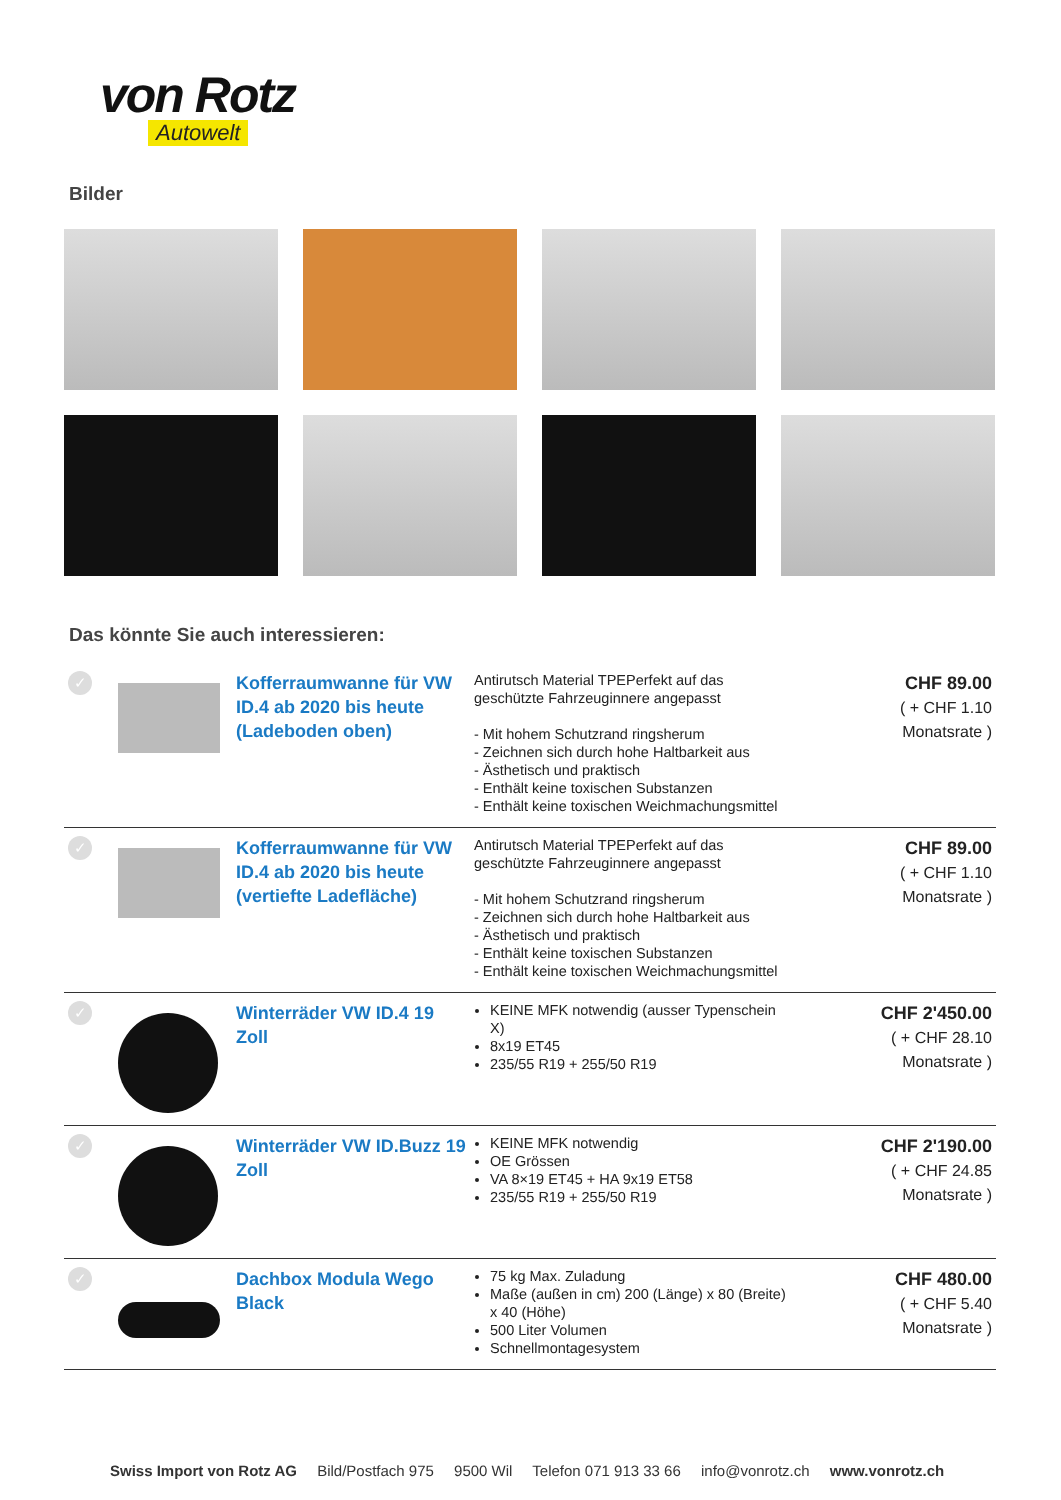von Rotz
Autowelt
Bilder
Das könnte Sie auch interessieren:
| ✓ | | Kofferraumwanne für VW ID.4 ab 2020 bis heute (Ladeboden oben) | Antirutsch Material TPEPerfekt auf das geschützte Fahrzeuginnere angepasst - Mit hohem Schutzrand ringsherum - Zeichnen sich durch hohe Haltbarkeit aus - Ästhetisch und praktisch - Enthält keine toxischen Substanzen - Enthält keine toxischen Weichmachungsmittel | CHF 89.00 ( + CHF 1.10 Monatsrate ) |
| ✓ | | Kofferraumwanne für VW ID.4 ab 2020 bis heute (vertiefte Ladefläche) | Antirutsch Material TPEPerfekt auf das geschützte Fahrzeuginnere angepasst - Mit hohem Schutzrand ringsherum - Zeichnen sich durch hohe Haltbarkeit aus - Ästhetisch und praktisch - Enthält keine toxischen Substanzen - Enthält keine toxischen Weichmachungsmittel | CHF 89.00 ( + CHF 1.10 Monatsrate ) |
| ✓ | | Winterräder VW ID.4 19 Zoll | KEINE MFK notwendig (ausser Typenschein X) 8x19 ET45 235/55 R19 + 255/50 R19 | CHF 2'450.00 ( + CHF 28.10 Monatsrate ) |
| ✓ | | Winterräder VW ID.Buzz 19 Zoll | KEINE MFK notwendig OE Grössen VA 8×19 ET45 + HA 9x19 ET58 235/55 R19 + 255/50 R19 | CHF 2'190.00 ( + CHF 24.85 Monatsrate ) |
| ✓ | | Dachbox Modula Wego Black | 75 kg Max. Zuladung Maße (außen in cm) 200 (Länge) x 80 (Breite) x 40 (Höhe) 500 Liter Volumen Schnellmontagesystem | CHF 480.00 ( + CHF 5.40 Monatsrate ) |
Swiss Import von Rotz AG Bild/Postfach 975 9500 Wil Telefon 071 913 33 66 info@vonrotz.ch www.vonrotz.ch